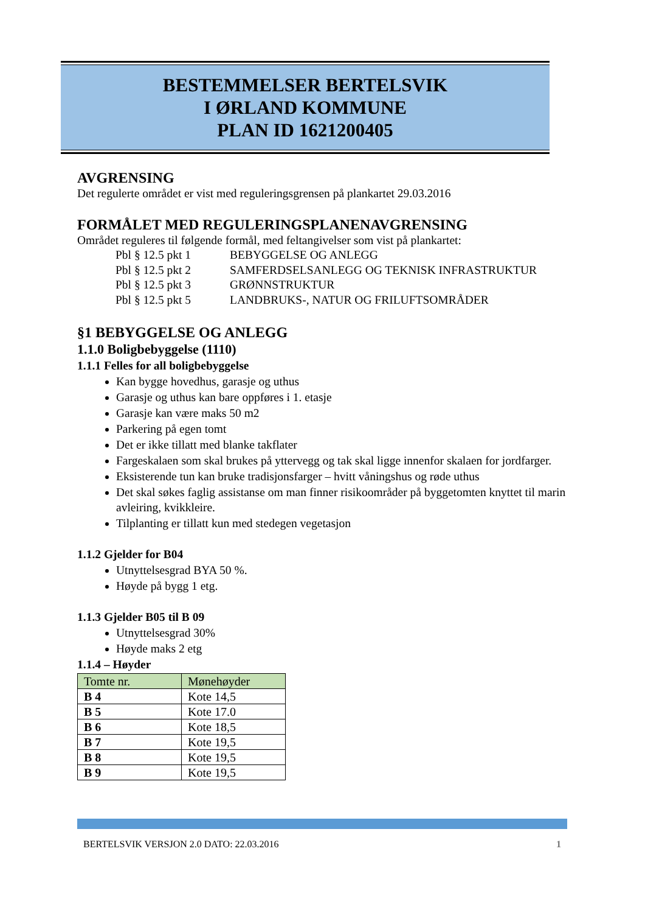BESTEMMELSER BERTELSVIK
I ØRLAND KOMMUNE
PLAN ID 1621200405
AVGRENSING
Det regulerte området er vist med reguleringsgrensen på plankartet 29.03.2016
FORMÅLET MED REGULERINGSPLANENAVGRENSING
Området reguleres til følgende formål, med feltangivelser som vist på plankartet:
| Pbl § 12.5 pkt 1 | BEBYGGELSE OG ANLEGG |
| Pbl § 12.5 pkt 2 | SAMFERDSELSANLEGG OG TEKNISK INFRASTRUKTUR |
| Pbl § 12.5 pkt 3 | GRØNNSTRUKTUR |
| Pbl § 12.5 pkt 5 | LANDBRUKS-, NATUR OG FRILUFTSOMRÅDER |
§1 BEBYGGELSE OG ANLEGG
1.1.0 Boligbebyggelse (1110)
1.1.1 Felles for all boligbebyggelse
Kan bygge hovedhus, garasje og uthus
Garasje og uthus kan bare oppføres i 1. etasje
Garasje kan være maks 50 m2
Parkering på egen tomt
Det er ikke tillatt med blanke takflater
Fargeskalaen som skal brukes på yttervegg og tak skal ligge innenfor skalaen for jordfarger.
Eksisterende tun kan bruke tradisjonsfarger – hvitt våningshus og røde uthus
Det skal søkes faglig assistanse om man finner risikoområder på byggetomten knyttet til marin avleiring, kvikkleire.
Tilplanting er tillatt kun med stedegen vegetasjon
1.1.2 Gjelder for B04
Utnyttelsesgrad BYA 50 %.
Høyde på bygg 1 etg.
1.1.3 Gjelder B05 til B 09
Utnyttelsesgrad 30%
Høyde maks 2 etg
1.1.4 – Høyder
| Tomte nr. | Mønehøyder |
| --- | --- |
| B 4 | Kote 14,5 |
| B 5 | Kote 17.0 |
| B 6 | Kote 18,5 |
| B 7 | Kote 19,5 |
| B 8 | Kote 19,5 |
| B 9 | Kote 19,5 |
BERTELSVIK VERSJON 2.0 DATO: 22.03.2016 1